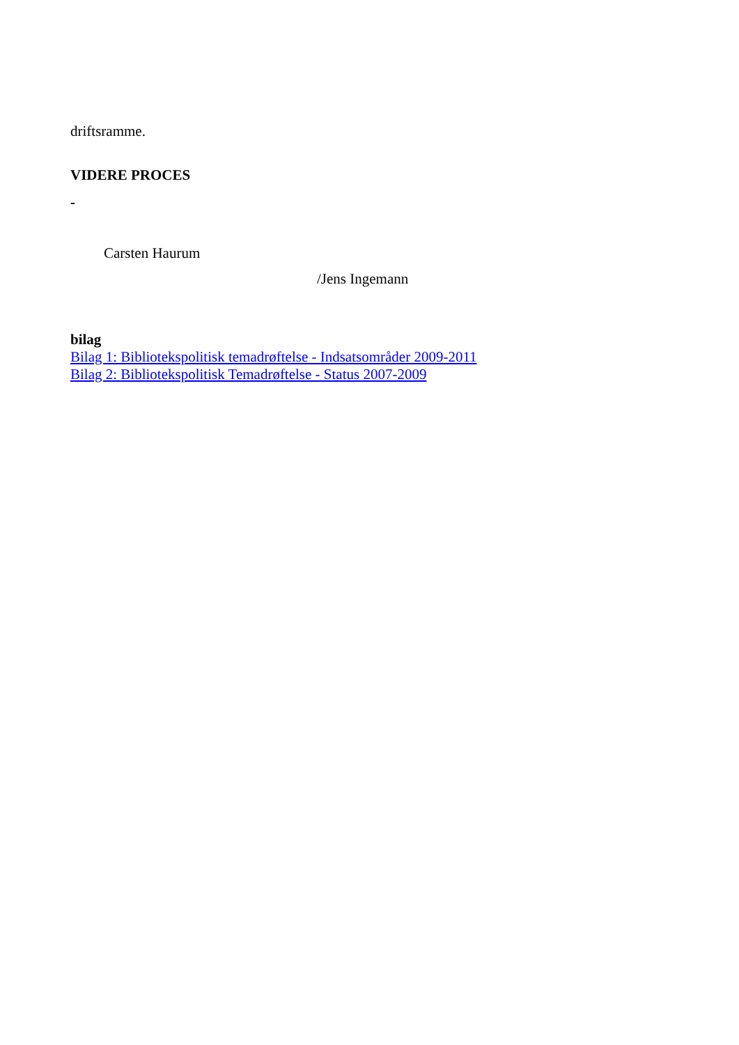driftsramme.
VIDERE PROCES
-
Carsten Haurum
/Jens Ingemann
bilag
Bilag 1: Bibliotekspolitisk temadrøftelse - Indsatsområder 2009-2011
Bilag 2: Bibliotekspolitisk Temadrøftelse - Status 2007-2009